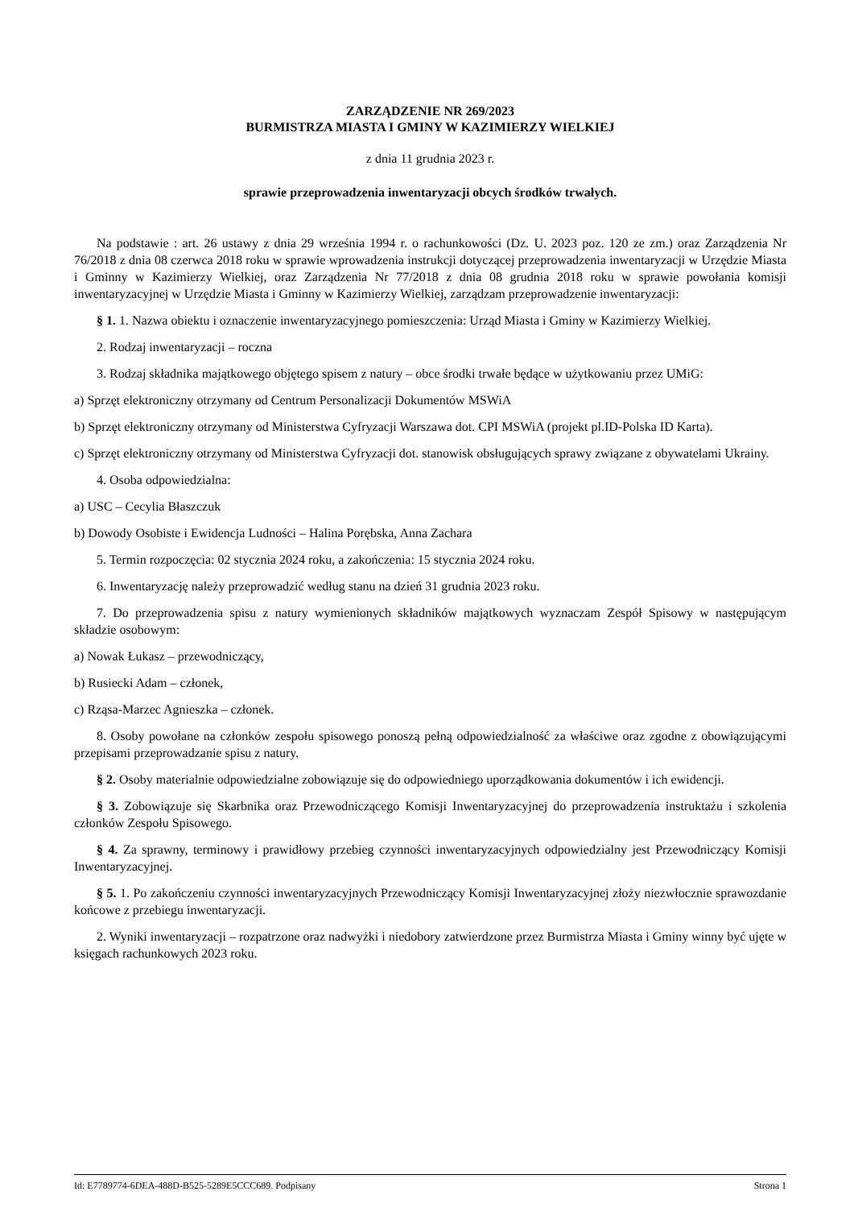ZARZĄDZENIE NR 269/2023
BURMISTRZA MIASTA I GMINY W KAZIMIERZY WIELKIEJ
z dnia 11 grudnia 2023 r.
sprawie przeprowadzenia inwentaryzacji obcych środków trwałych.
Na podstawie : art. 26 ustawy z dnia 29 września 1994 r. o rachunkowości (Dz. U. 2023 poz. 120 ze zm.) oraz Zarządzenia Nr 76/2018 z dnia 08 czerwca 2018 roku w sprawie wprowadzenia instrukcji dotyczącej przeprowadzenia inwentaryzacji w Urzędzie Miasta i Gminny w Kazimierzy Wielkiej, oraz Zarządzenia Nr 77/2018 z dnia 08 grudnia 2018 roku w sprawie powołania komisji inwentaryzacyjnej w Urzędzie Miasta i Gminny w Kazimierzy Wielkiej, zarządzam przeprowadzenie inwentaryzacji:
§ 1. 1. Nazwa obiektu i oznaczenie inwentaryzacyjnego pomieszczenia: Urząd Miasta i Gminy w Kazimierzy Wielkiej.
2. Rodzaj inwentaryzacji – roczna
3. Rodzaj składnika majątkowego objętego spisem z natury – obce środki trwałe będące w użytkowaniu przez UMiG:
a) Sprzęt elektroniczny otrzymany od Centrum Personalizacji Dokumentów MSWiA
b) Sprzęt elektroniczny otrzymany od Ministerstwa Cyfryzacji Warszawa dot. CPI MSWiA (projekt pl.ID-Polska ID Karta).
c) Sprzęt elektroniczny otrzymany od Ministerstwa Cyfryzacji dot. stanowisk obsługujących sprawy związane z obywatelami Ukrainy.
4. Osoba odpowiedzialna:
a) USC – Cecylia Błaszczuk
b) Dowody Osobiste i Ewidencja Ludności – Halina Porębska, Anna Zachara
5. Termin rozpoczęcia: 02 stycznia 2024 roku, a zakończenia: 15 stycznia 2024 roku.
6. Inwentaryzację należy przeprowadzić według stanu na dzień 31 grudnia 2023 roku.
7. Do przeprowadzenia spisu z natury wymienionych składników majątkowych wyznaczam Zespół Spisowy w następującym składzie osobowym:
a) Nowak Łukasz – przewodniczący,
b) Rusiecki Adam – członek,
c) Rząsa-Marzec Agnieszka – członek.
8. Osoby powołane na członków zespołu spisowego ponoszą pełną odpowiedzialność za właściwe oraz zgodne z obowiązującymi przepisami przeprowadzanie spisu z natury.
§ 2. Osoby materialnie odpowiedzialne zobowiązuje się do odpowiedniego uporządkowania dokumentów i ich ewidencji.
§ 3. Zobowiązuje się Skarbnika oraz Przewodniczącego Komisji Inwentaryzacyjnej do przeprowadzenia instruktażu i szkolenia członków Zespołu Spisowego.
§ 4. Za sprawny, terminowy i prawidłowy przebieg czynności inwentaryzacyjnych odpowiedzialny jest Przewodniczący Komisji Inwentaryzacyjnej.
§ 5. 1. Po zakończeniu czynności inwentaryzacyjnych Przewodniczący Komisji Inwentaryzacyjnej złoży niezwłocznie sprawozdanie końcowe z przebiegu inwentaryzacji.
2. Wyniki inwentaryzacji – rozpatrzone oraz nadwyżki i niedobory zatwierdzone przez Burmistrza Miasta i Gminy winny być ujęte w księgach rachunkowych 2023 roku.
Id: E7789774-6DEA-488D-B525-5289E5CCC689. Podpisany Strona 1